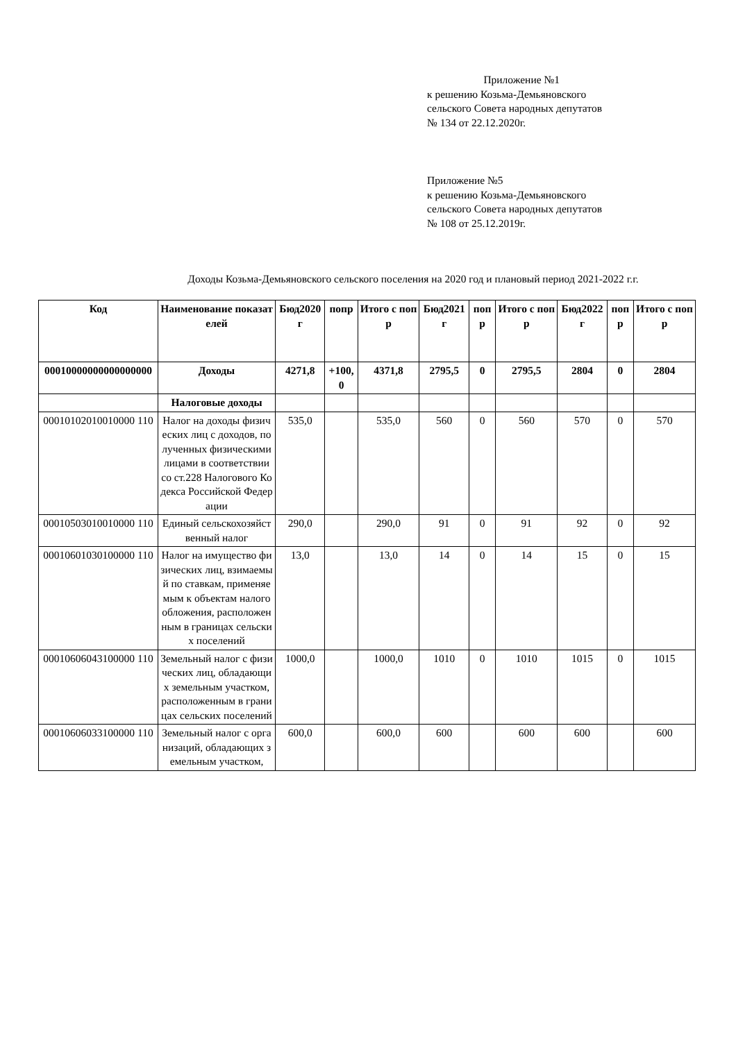Приложение №1
к решению Козьма-Демьяновского
сельского Совета народных депутатов
№ 134 от 22.12.2020г.
Приложение №5
к решению Козьма-Демьяновского
сельского Совета народных депутатов
№ 108 от 25.12.2019г.
Доходы Козьма-Демьяновского сельского поселения на 2020 год и плановый период 2021-2022 г.г.
| Код | Наименование показателей | Бюд2020 г | попр | Итого с попр | Бюд2021 г | попр | Итого с попр | Бюд2022 г | попр | Итого с попр |
| --- | --- | --- | --- | --- | --- | --- | --- | --- | --- | --- |
| 00010000000000000000 | Доходы | 4271,8 | +100,0 | 4371,8 | 2795,5 | 0 | 2795,5 | 2804 | 0 | 2804 |
| | Налоговые доходы | | | | | | | | | |
| 00010102010010000 110 | Налог на доходы физических лиц с доходов, полученных физическими лицами в соответствии со ст.228 Налогового Кодекса Российской Федерации | 535,0 | | 535,0 | 560 | 0 | 560 | 570 | 0 | 570 |
| 00010503010010000 110 | Единый сельскохозяйственный налог | 290,0 | | 290,0 | 91 | 0 | 91 | 92 | 0 | 92 |
| 00010601030100000 110 | Налог на имущество физических лиц, взимаемый по ставкам, применяемым к объектам налогообложения, расположенным в границах сельских поселений | 13,0 | | 13,0 | 14 | 0 | 14 | 15 | 0 | 15 |
| 00010606043100000 110 | Земельный налог с физических лиц, обладающих земельным участком, расположенным в границах сельских поселений | 1000,0 | | 1000,0 | 1010 | 0 | 1010 | 1015 | 0 | 1015 |
| 00010606033100000 110 | Земельный налог с организаций, обладающих земельным участком, | 600,0 | | 600,0 | 600 | | 600 | 600 | | 600 |